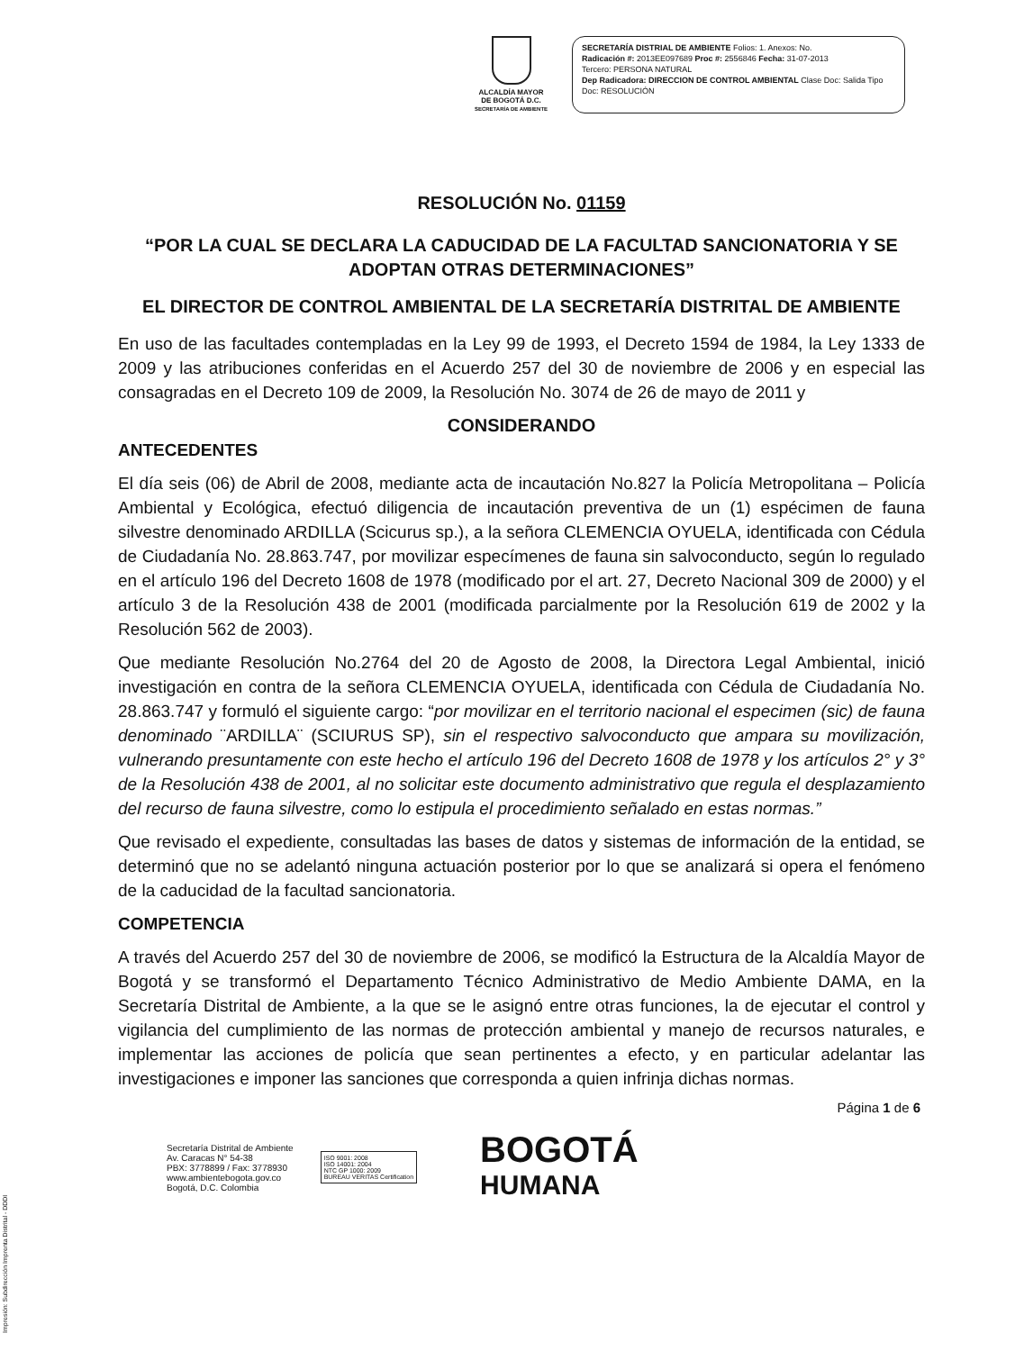ALCALDÍA MAYOR
DE BOGOTÁ D.C.
SECRETARÍA DE AMBIENTE
SECRETARÍA DISTRIAL DE AMBIENTE Folios: 1. Anexos: No.
Radicación #: 2013EE097689 Proc #: 2556846 Fecha: 31-07-2013
Tercero: PERSONA NATURAL
Dep Radicadora: DIRECCION DE CONTROL AMBIENTAL Clase Doc: Salida Tipo
Doc: RESOLUCIÓN
RESOLUCIÓN No. 01159
“POR LA CUAL SE DECLARA LA CADUCIDAD DE LA FACULTAD SANCIONATORIA Y SE ADOPTAN OTRAS DETERMINACIONES”
EL DIRECTOR DE CONTROL AMBIENTAL DE LA SECRETARÍA DISTRITAL DE AMBIENTE
En uso de las facultades contempladas en la Ley 99 de 1993, el Decreto 1594 de 1984, la Ley 1333 de 2009 y las atribuciones conferidas en el Acuerdo 257 del 30 de noviembre de 2006 y en especial las consagradas en el Decreto 109 de 2009, la Resolución No. 3074 de 26 de mayo de 2011 y
CONSIDERANDO
ANTECEDENTES
El día seis (06) de Abril de 2008, mediante acta de incautación No.827 la Policía Metropolitana – Policía Ambiental y Ecológica, efectuó diligencia de incautación preventiva de un (1) espécimen de fauna silvestre denominado ARDILLA (Scicurus sp.), a la señora CLEMENCIA OYUELA, identificada con Cédula de Ciudadanía No. 28.863.747, por movilizar especímenes de fauna sin salvoconducto, según lo regulado en el artículo 196 del Decreto 1608 de 1978 (modificado por el art. 27, Decreto Nacional 309 de 2000) y el artículo 3 de la Resolución 438 de 2001 (modificada parcialmente por la Resolución 619 de 2002 y la Resolución 562 de 2003).
Que mediante Resolución No.2764 del 20 de Agosto de 2008, la Directora Legal Ambiental, inició investigación en contra de la señora CLEMENCIA OYUELA, identificada con Cédula de Ciudadanía No. 28.863.747 y formuló el siguiente cargo: “por movilizar en el territorio nacional el especimen (sic) de fauna denominado ¨ARDILLA¨ (SCIURUS SP), sin el respectivo salvoconducto que ampara su movilización, vulnerando presuntamente con este hecho el artículo 196 del Decreto 1608 de 1978 y los artículos 2° y 3° de la Resolución 438 de 2001, al no solicitar este documento administrativo que regula el desplazamiento del recurso de fauna silvestre, como lo estipula el procedimiento señalado en estas normas.”
Que revisado el expediente, consultadas las bases de datos y sistemas de información de la entidad, se determinó que no se adelantó ninguna actuación posterior por lo que se analizará si opera el fenómeno de la caducidad de la facultad sancionatoria.
COMPETENCIA
A través del Acuerdo 257 del 30 de noviembre de 2006, se modificó la Estructura de la Alcaldía Mayor de Bogotá y se transformó el Departamento Técnico Administrativo de Medio Ambiente DAMA, en la Secretaría Distrital de Ambiente, a la que se le asignó entre otras funciones, la de ejecutar el control y vigilancia del cumplimiento de las normas de protección ambiental y manejo de recursos naturales, e implementar las acciones de policía que sean pertinentes a efecto, y en particular adelantar las investigaciones e imponer las sanciones que corresponda a quien infrinja dichas normas.
Página 1 de 6
Secretaría Distrital de Ambiente
Av. Caracas N° 54-38
PBX: 3778899 / Fax: 3778930
www.ambientebogota.gov.co
Bogotá, D.C. Colombia
ISO 9001: 2008
ISO 14001: 2004
NTC GP 1000: 2009
BUREAU VERITAS Certification
BOGOTÁ
HUMANA
Impresión: Subdirección Imprenta Distrital - DDDI